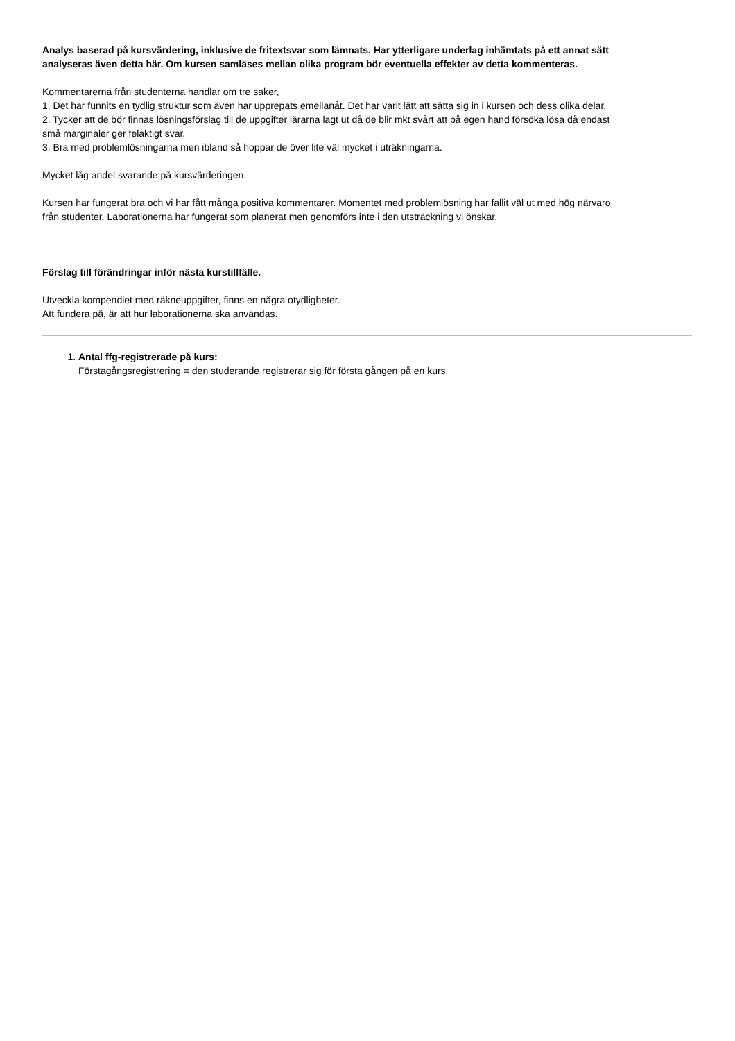Analys baserad på kursvärdering, inklusive de fritextsvar som lämnats. Har ytterligare underlag inhämtats på ett annat sätt analyseras även detta här. Om kursen samläses mellan olika program bör eventuella effekter av detta kommenteras.
Kommentarerna från studenterna handlar om tre saker,
1. Det har funnits en tydlig struktur som även har upprepats emellanåt. Det har varit lätt att sätta sig in i kursen och dess olika delar.
2. Tycker att de bör finnas lösningsförslag till de uppgifter lärarna lagt ut då de blir mkt svårt att på egen hand försöka lösa då endast små marginaler ger felaktigt svar.
3. Bra med problemlösningarna men ibland så hoppar de över lite väl mycket i uträkningarna.
Mycket låg andel svarande på kursvärderingen.
Kursen har fungerat bra och vi har fått många positiva kommentarer. Momentet med problemlösning har fallit väl ut med hög närvaro från studenter. Laborationerna har fungerat som planerat men genomförs inte i den utsträckning vi önskar.
Förslag till förändringar inför nästa kurstillfälle.
Utveckla kompendiet med räkneuppgifter, finns en några otydligheter.
Att fundera på, är att hur laborationerna ska användas.
1. Antal ffg-registrerade på kurs:
Förstagångsregistrering = den studerande registrerar sig för första gången på en kurs.